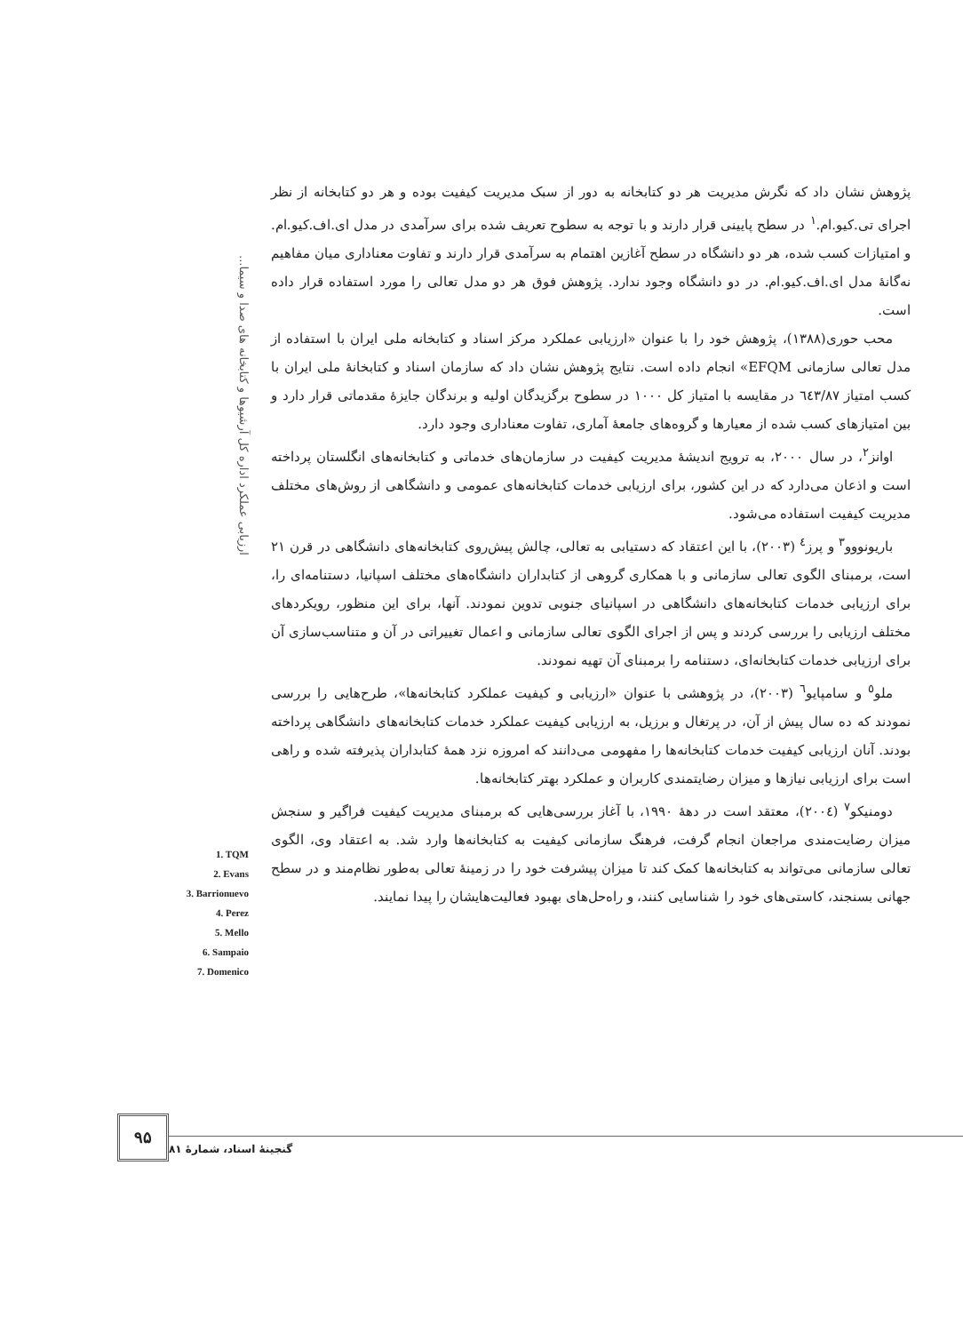ارزیابی عملکرد اداره کل آرشیوها و کتابخانه های صدا و سیما...
پژوهش نشان داد که نگرش مدیریت هر دو کتابخانه به دور از سبک مدیریت کیفیت بوده و هر دو کتابخانه از نظر اجرای تی.کیو.ام.<sup>۱</sup> در سطح پایینی قرار دارند و با توجه به سطوح تعریف شده برای سرآمدی در مدل ای.اف.کیو.ام. و امتیازات کسب شده، هر دو دانشگاه در سطح آغازین اهتمام به سرآمدی قرار دارند و تفاوت معناداری میان مفاهیم نه‌گانهٔ مدل ای.اف.کیو.ام. در دو دانشگاه وجود ندارد. پژوهش فوق هر دو مدل تعالی را مورد استفاده قرار داده است.
محب حوری(۱۳۸۸)، پژوهش خود را با عنوان «ارزیابی عملکرد مرکز اسناد و کتابخانه ملی ایران با استفاده از مدل تعالی سازمانی EFQM» انجام داده است. نتایج پژوهش نشان داد که سازمان اسناد و کتابخانهٔ ملی ایران با کسب امتیاز ٦٤٣/٨٧ در مقایسه با امتیاز کل ۱۰۰۰ در سطوح برگزیدگان اولیه و برندگان جایزهٔ مقدماتی قرار دارد و بین امتیازهای کسب شده از معیارها و گروه‌های جامعهٔ آماری، تفاوت معناداری وجود دارد.
اوانز<sup>۲</sup>، در سال ۲۰۰۰، به ترویج اندیشهٔ مدیریت کیفیت در سازمان‌های خدماتی و کتابخانه‌های انگلستان پرداخته است و اذعان می‌دارد که در این کشور، برای ارزیابی خدمات کتابخانه‌های عمومی و دانشگاهی از روش‌های مختلف مدیریت کیفیت استفاده می‌شود.
باریونووو<sup>۳</sup> و پرز<sup>٤</sup> (۲۰۰۳)، با این اعتقاد که دستیابی به تعالی، چالش پیش‌روی کتابخانه‌های دانشگاهی در قرن ۲۱ است، برمبنای الگوی تعالی سازمانی و با همکاری گروهی از کتابداران دانشگاه‌های مختلف اسپانیا، دستنامه‌ای را، برای ارزیابی خدمات کتابخانه‌های دانشگاهی در اسپانیای جنوبی تدوین نمودند. آنها، برای این منظور، رویکردهای مختلف ارزیابی را بررسی کردند و پس از اجرای الگوی تعالی سازمانی و اعمال تغییراتی در آن و متناسب‌سازی آن برای ارزیابی خدمات کتابخانه‌ای، دستنامه را برمبنای آن تهیه نمودند.
ملو<sup>٥</sup> و سامپایو<sup>٦</sup> (۲۰۰۳)، در پژوهشی با عنوان «ارزیابی و کیفیت عملکرد کتابخانه‌ها»، طرح‌هایی را بررسی نمودند که ده سال پیش از آن، در پرتغال و برزیل، به ارزیابی کیفیت عملکرد خدمات کتابخانه‌های دانشگاهی پرداخته بودند. آنان ارزیابی کیفیت خدمات کتابخانه‌ها را مفهومی می‌دانند که امروزه نزد همهٔ کتابداران پذیرفته شده و راهی است برای ارزیابی نیازها و میزان رضایتمندی کاربران و عملکرد بهتر کتابخانه‌ها.
دومنیکو<sup>۷</sup> (۲۰۰٤)، معتقد است در دههٔ ۱۹۹۰، با آغاز بررسی‌هایی که برمبنای مدیریت کیفیت فراگیر و سنجش میزان رضایت‌مندی مراجعان انجام گرفت، فرهنگ سازمانی کیفیت به کتابخانه‌ها وارد شد. به اعتقاد وی، الگوی تعالی سازمانی می‌تواند به کتابخانه‌ها کمک کند تا میزان پیشرفت خود را در زمینهٔ تعالی به‌طور نظام‌مند و در سطح جهانی بسنجند، کاستی‌های خود را شناسایی کنند، و راه‌حل‌های بهبود فعالیت‌هایشان را پیدا نمایند.
1. TQM
2. Evans
3. Barrionuevo
4. Perez
5. Mello
6. Sampaio
7. Domenico
۹۵
گنجینهٔ اسناد، شمارهٔ ۸۱